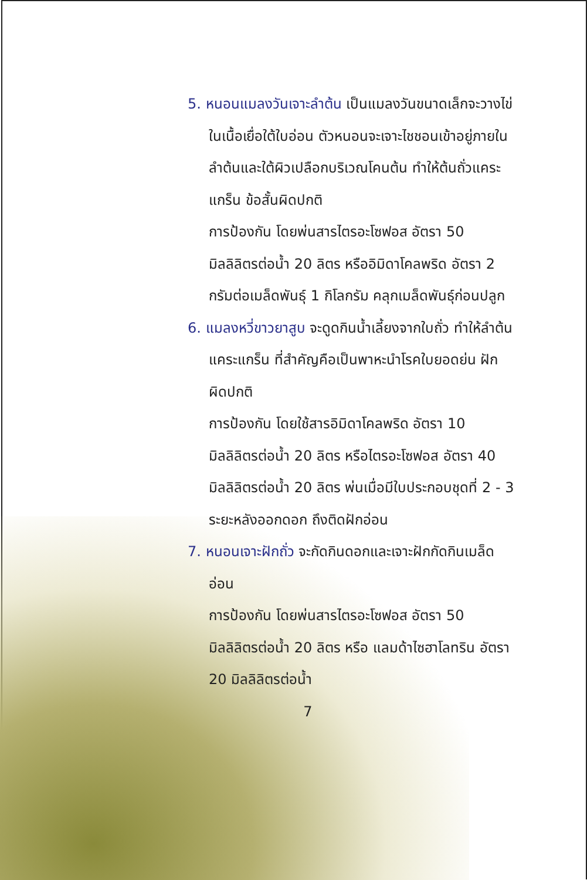5. หนอนแมลงวันเจาะลำต้น เป็นแมลงวันขนาดเล็กจะวางไข่ในเนื้อเยื่อใต้ใบอ่อน ตัวหนอนจะเจาะไชชอนเข้าอยู่ภายในลำต้นและใต้ผิวเปลือกบริเวณโคนต้น ทำให้ต้นถั่วแคระแกร็น ข้อสั้นผิดปกติ
การป้องกัน โดยพ่นสารไตรอะโซฟอส อัตรา 50 มิลลิลิตรต่อน้ำ 20 ลิตร หรืออิมิดาโคลพริด อัตรา 2 กรัมต่อเมล็ดพันธุ์ 1 กิโลกรัม คลุกเมล็ดพันธุ์ก่อนปลูก
6. แมลงหวี่ขาวยาสูบ จะดูดกินน้ำเลี้ยงจากใบถั่ว ทำให้ลำต้นแคระแกร็น ที่สำคัญคือเป็นพาหะนำโรคใบยอดย่น ฝักผิดปกติ
การป้องกัน โดยใช้สารอิมิดาโคลพริด อัตรา 10 มิลลิลิตรต่อน้ำ 20 ลิตร หรือไตรอะโซฟอส อัตรา 40 มิลลิลิตรต่อน้ำ 20 ลิตร พ่นเมื่อมีใบประกอบชุดที่ 2 - 3 ระยะหลังออกดอก ถึงติดฝักอ่อน
7. หนอนเจาะฝักถั่ว จะกัดกินดอกและเจาะฝักกัดกินเมล็ดอ่อน
การป้องกัน โดยพ่นสารไตรอะโซฟอส อัตรา 50 มิลลิลิตรต่อน้ำ 20 ลิตร หรือ แลมด้าไซฮาโลทริน อัตรา 20 มิลลิลิตรต่อน้ำ
7